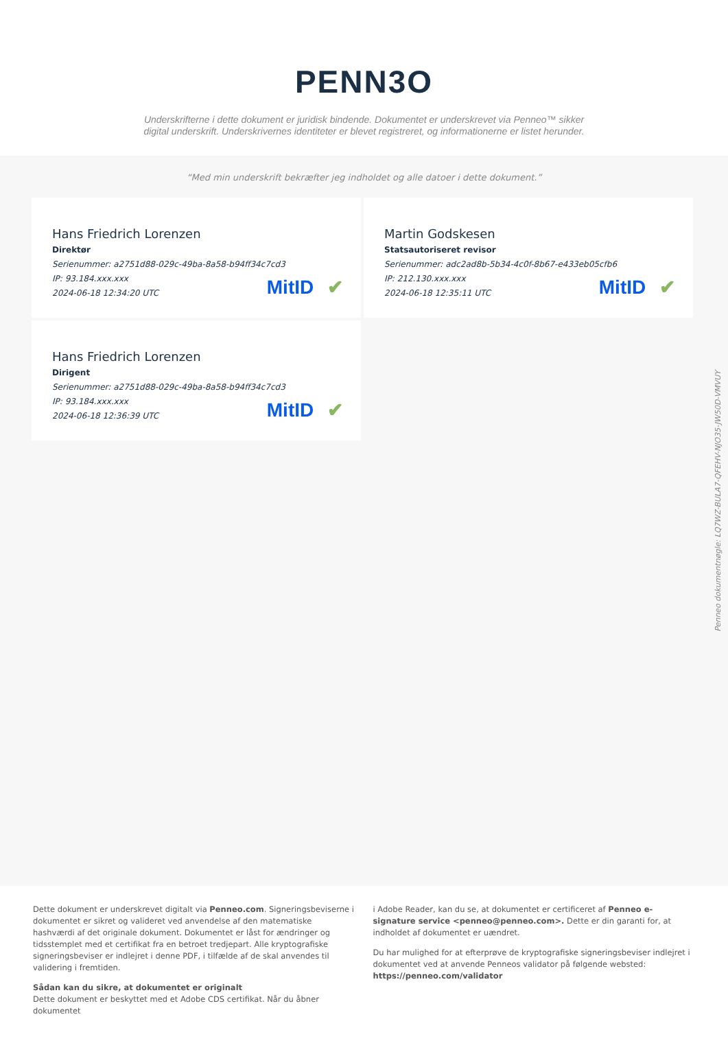PENN3O
Underskrifterne i dette dokument er juridisk bindende. Dokumentet er underskrevet via Penneo™ sikker digital underskrift. Underskrivernes identiteter er blevet registreret, og informationerne er listet herunder.
“Med min underskrift bekræfter jeg indholdet og alle datoer i dette dokument.”
Hans Friedrich Lorenzen
Direktør
Serienummer: a2751d88-029c-49ba-8a58-b94ff34c7cd3
IP: 93.184.xxx.xxx
2024-06-18 12:34:20 UTC
MitID ✔
Martin Godskesen
Statsautoriseret revisor
Serienummer: adc2ad8b-5b34-4c0f-8b67-e433eb05cfb6
IP: 212.130.xxx.xxx
2024-06-18 12:35:11 UTC
MitID ✔
Hans Friedrich Lorenzen
Dirigent
Serienummer: a2751d88-029c-49ba-8a58-b94ff34c7cd3
IP: 93.184.xxx.xxx
2024-06-18 12:36:39 UTC
MitID ✔
Penneo dokumentnøgle: LQ7WZ-BULA7-QFEHV-NJO35-JW50D-VMVUY
Dette dokument er underskrevet digitalt via Penneo.com. Signeringsbeviserne i dokumentet er sikret og valideret ved anvendelse af den matematiske hashværdi af det originale dokument. Dokumentet er låst for ændringer og tidsstemplet med et certifikat fra en betroet tredjepart. Alle kryptografiske signeringsbeviser er indlejret i denne PDF, i tilfælde af de skal anvendes til validering i fremtiden.
Sådan kan du sikre, at dokumentet er originalt
Dette dokument er beskyttet med et Adobe CDS certifikat. Når du åbner dokumentet
i Adobe Reader, kan du se, at dokumentet er certificeret af Penneo e-signature service <penneo@penneo.com>. Dette er din garanti for, at indholdet af dokumentet er uændret.
Du har mulighed for at efterprøve de kryptografiske signeringsbeviser indlejret i dokumentet ved at anvende Penneos validator på følgende websted: https://penneo.com/validator